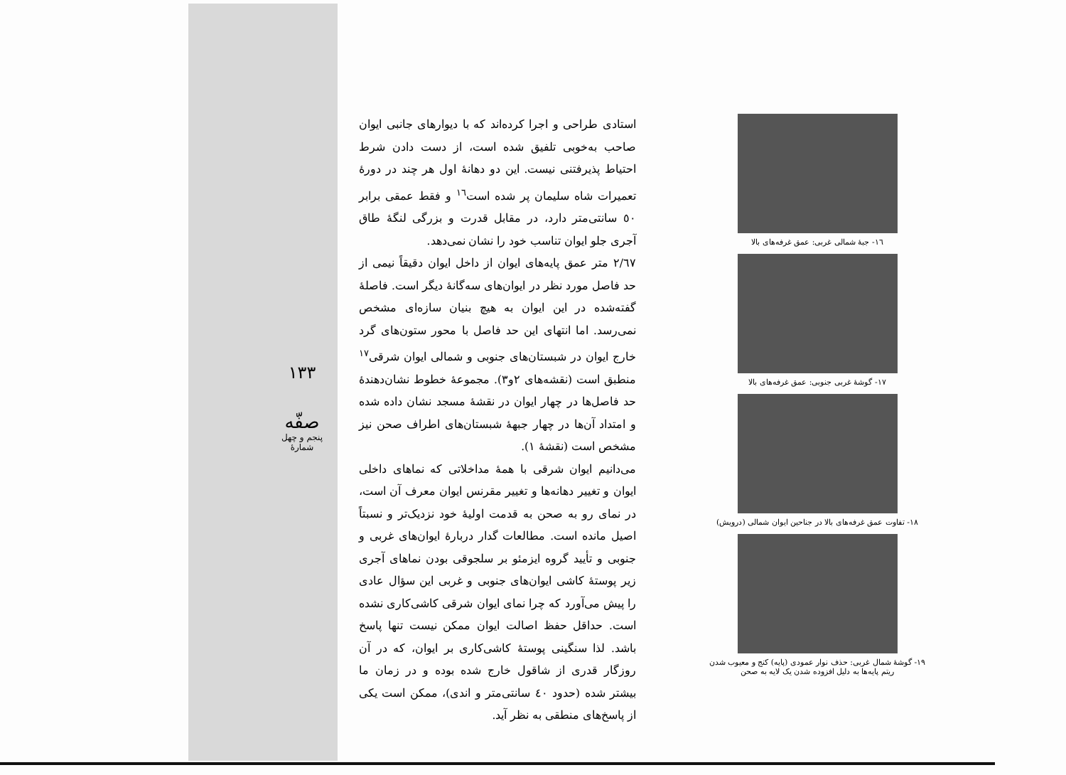١٦- جبهٔ شمالی غربی: عمق غرفه‌های بالا
١٧- گوشهٔ غربی جنوبی: عمق غرفه‌های بالا
١٨- تفاوت عمق غرفه‌های بالا در جناحین ایوان شمالی (درویش)
١٩- گوشهٔ شمال غربی: حذف نوار عمودی (پایه) کنج و معیوب شدن ریتم پایه‌ها به دلیل افزوده شدن یک لایه به صحن
استادی طراحی و اجرا کرده‌اند که با دیوارهای جانبی ایوان صاحب به‌خوبی تلفیق شده است، از دست دادن شرط احتیاط پذیرفتنی نیست. این دو دهانهٔ اول هر چند در دورهٔ تعمیرات شاه سلیمان پر شده است<sup>١٦</sup> و فقط عمقی برابر ٥٠ سانتی‌متر دارد، در مقابل قدرت و بزرگی لنگهٔ طاق آجری جلو ایوان تناسب خود را نشان نمی‌دهد.
٢/٦٧ متر عمق پایه‌های ایوان از داخل ایوان دقیقاً نیمی از حد فاصل مورد نظر در ایوان‌های سه‌گانهٔ دیگر است. فاصلهٔ گفته‌شده در این ایوان به هیچ بنیان سازه‌ای مشخص نمی‌رسد. اما انتهای این حد فاصل با محور ستون‌های گرد خارج ایوان در شبستان‌های جنوبی و شمالی ایوان شرقی<sup>١٧</sup> منطبق است (نقشه‌های ٢و٣). مجموعهٔ خطوط نشان‌دهندهٔ حد فاصل‌ها در چهار ایوان در نقشهٔ مسجد نشان داده شده و امتداد آن‌ها در چهار جبههٔ شبستان‌های اطراف صحن نیز مشخص است (نقشهٔ ١).
می‌دانیم ایوان شرقی با همهٔ مداخلاتی که نماهای داخلی ایوان و تغییر دهانه‌ها و تغییر مقرنس ایوان معرف آن است، در نمای رو به صحن به قدمت اولیهٔ خود نزدیک‌تر و نسبتاً اصیل مانده است. مطالعات گدار دربارهٔ ایوان‌های غربی و جنوبی و تأیید گروه ایزمئو بر سلجوقی بودن نماهای آجری زیر پوستهٔ کاشی ایوان‌های جنوبی و غربی این سؤال عادی را پیش می‌آورد که چرا نمای ایوان شرقی کاشی‌کاری نشده است. حداقل حفظ اصالت ایوان ممکن نیست تنها پاسخ باشد. لذا سنگینی پوستهٔ کاشی‌کاری بر ایوان، که در آن روزگار قدری از شاقول خارج شده بوده و در زمان ما بیشتر شده (حدود ٤٠ سانتی‌متر و اندی)، ممکن است یکی از پاسخ‌های منطقی به نظر آید.
١٣٣
صفّه
پنجم و چهل
شمارهٔ